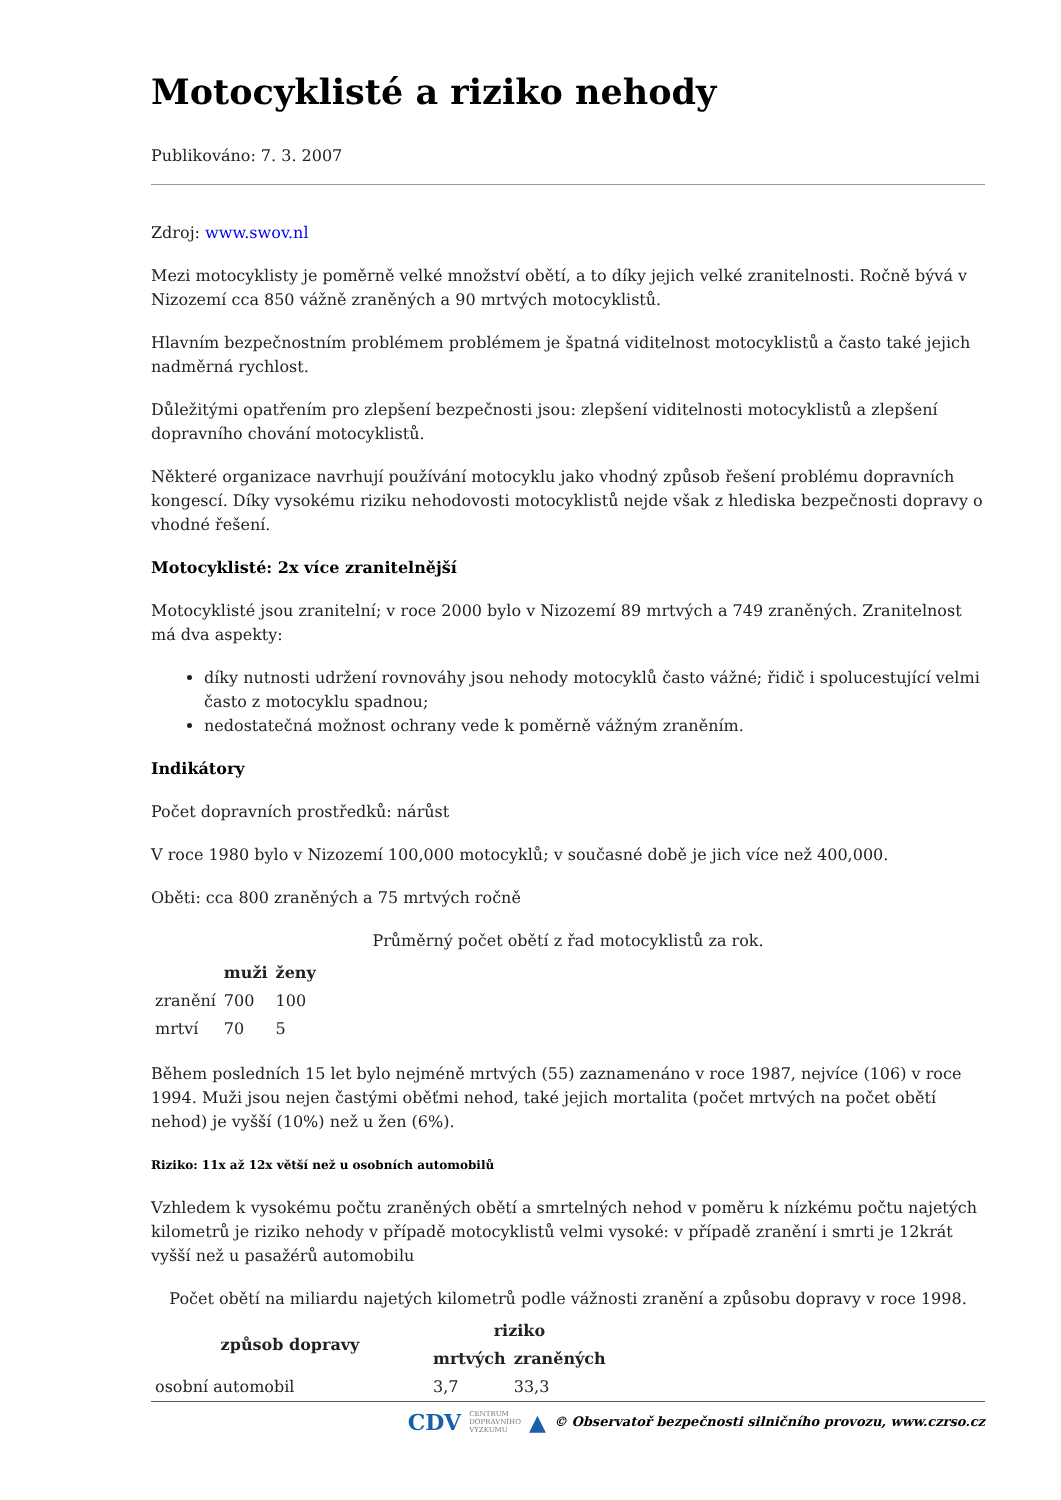Motocyklisté a riziko nehody
Publikováno: 7. 3. 2007
Zdroj: www.swov.nl
Mezi motocyklisty je poměrně velké množství obětí, a to díky jejich velké zranitelnosti. Ročně bývá v Nizozemí cca 850 vážně zraněných a 90 mrtvých motocyklistů.
Hlavním bezpečnostním problémem problémem je špatná viditelnost motocyklistů a často také jejich nadměrná rychlost.
Důležitými opatřením pro zlepšení bezpečnosti jsou: zlepšení viditelnosti motocyklistů a zlepšení dopravního chování motocyklistů.
Některé organizace navrhují používání motocyklu jako vhodný způsob řešení problému dopravních kongescí. Díky vysokému riziku nehodovosti motocyklistů nejde však z hlediska bezpečnosti dopravy o vhodné řešení.
Motocyklisté: 2x více zranitelnější
Motocyklisté jsou zranitelní; v roce 2000 bylo v Nizozemí 89 mrtvých a 749 zraněných. Zranitelnost má dva aspekty:
díky nutnosti udržení rovnováhy jsou nehody motocyklů často vážné; řidič i spolucestující velmi často z motocyklu spadnou;
nedostatečná možnost ochrany vede k poměrně vážným zraněním.
Indikátory
Počet dopravních prostředků: nárůst
V roce 1980 bylo v Nizozemí 100,000 motocyklů; v současné době je jich více než 400,000.
Oběti: cca 800 zraněných a 75 mrtvých ročně
Průměrný počet obětí z řad motocyklistů za rok.
| | muži | ženy |
| --- | --- | --- |
| zranění | 700 | 100 |
| mrtví | 70 | 5 |
Během posledních 15 let bylo nejméně mrtvých (55) zaznamenáno v roce 1987, nejvíce (106) v roce 1994. Muži jsou nejen častými oběťmi nehod, také jejich mortalita (počet mrtvých na počet obětí nehod) je vyšší (10%) než u žen (6%).
Riziko: 11x až 12x větší než u osobních automobilů
Vzhledem k vysokému počtu zraněných obětí a smrtelných nehod v poměru k nízkému počtu najetých kilometrů je riziko nehody v případě motocyklistů velmi vysoké: v případě zranění i smrti je 12krát vyšší než u pasažérů automobilu
Počet obětí na miliardu najetých kilometrů podle vážnosti zranění a způsobu dopravy v roce 1998.
| způsob dopravy | riziko | |
| --- | --- | --- |
| | mrtvých | zraněných |
| osobní automobil | 3,7 | 33,3 |
CDV CENTRUM
DOPRAVNÍHO
VÝZKUMU ▲ © Observatoř bezpečnosti silničního provozu, www.czrso.cz